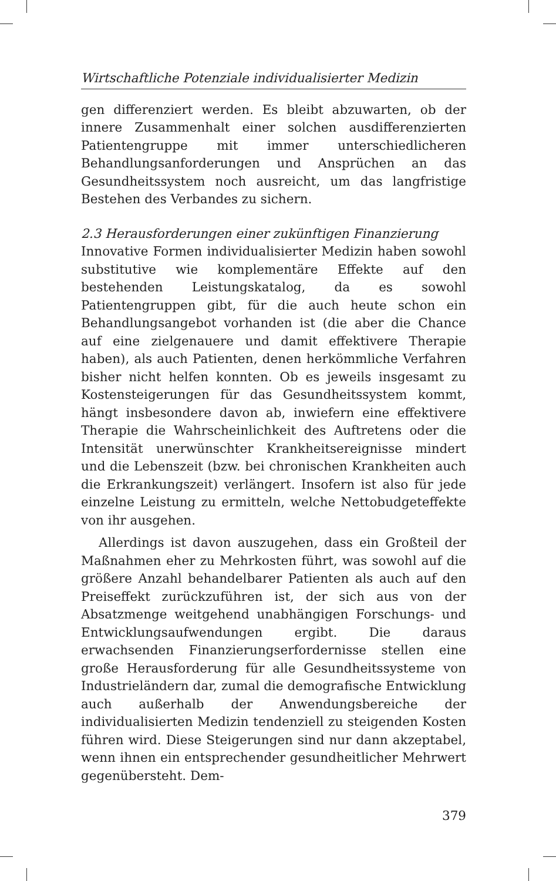Wirtschaftliche Potenziale individualisierter Medizin
gen differenziert werden. Es bleibt abzuwarten, ob der innere Zusammenhalt einer solchen ausdifferenzierten Patientengruppe mit immer unterschiedlicheren Behandlungsanforderungen und Ansprüchen an das Gesundheitssystem noch ausreicht, um das langfristige Bestehen des Verbandes zu sichern.
2.3 Herausforderungen einer zukünftigen Finanzierung
Innovative Formen individualisierter Medizin haben sowohl substitutive wie komplementäre Effekte auf den bestehenden Leistungskatalog, da es sowohl Patientengruppen gibt, für die auch heute schon ein Behandlungsangebot vorhanden ist (die aber die Chance auf eine zielgenauere und damit effektivere Therapie haben), als auch Patienten, denen herkömmliche Verfahren bisher nicht helfen konnten. Ob es jeweils insgesamt zu Kostensteigerungen für das Gesundheitssystem kommt, hängt insbesondere davon ab, inwiefern eine effektivere Therapie die Wahrscheinlichkeit des Auftretens oder die Intensität unerwünschter Krankheitsereignisse mindert und die Lebenszeit (bzw. bei chronischen Krankheiten auch die Erkrankungszeit) verlängert. Insofern ist also für jede einzelne Leistung zu ermitteln, welche Nettobudgeteffekte von ihr ausgehen.
Allerdings ist davon auszugehen, dass ein Großteil der Maßnahmen eher zu Mehrkosten führt, was sowohl auf die größere Anzahl behandelbarer Patienten als auch auf den Preiseffekt zurückzuführen ist, der sich aus von der Absatzmenge weitgehend unabhängigen Forschungs- und Entwicklungsaufwendungen ergibt. Die daraus erwachsenden Finanzierungserfordernisse stellen eine große Herausforderung für alle Gesundheitssysteme von Industrieländern dar, zumal die demografische Entwicklung auch außerhalb der Anwendungsbereiche der individualisierten Medizin tendenziell zu steigenden Kosten führen wird. Diese Steigerungen sind nur dann akzeptabel, wenn ihnen ein entsprechender gesundheitlicher Mehrwert gegenübersteht. Dem-
379